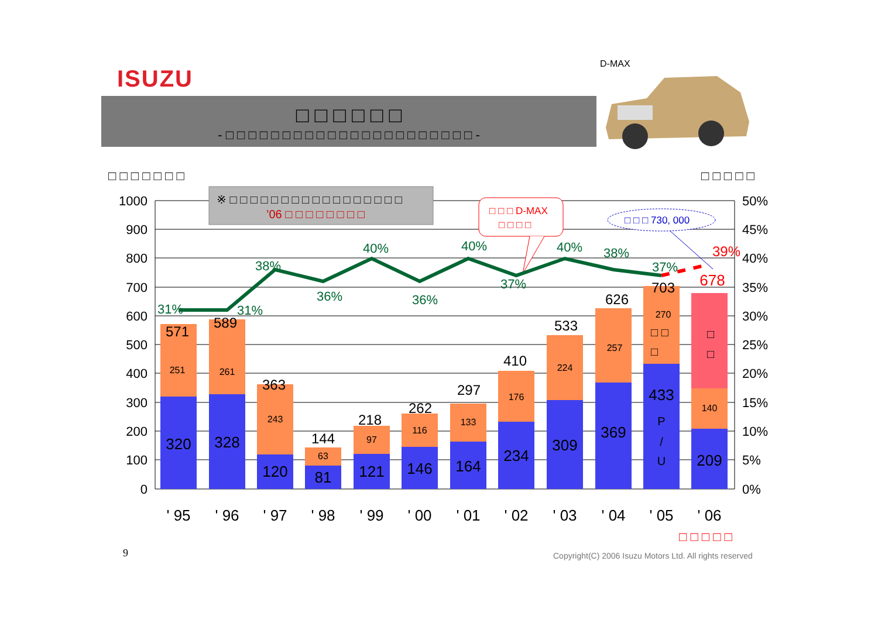ISUZU
□ □ □ □ □ □
- □ □ □ □ □ □ □ □ □ □ □ □ □ □ □ □ □ □ □ □ □ □ -
D-MAX
□ □ □ □ □ □ □
□ □ □ □ □
1000
900
800
700
600
500
400
300
200
100
0
50%
45%
40%
35%
30%
25%
20%
15%
10%
5%
0%
※ □ □ □ □ □ □ □ □ □ □ □ □ □ □ □ □ □
’06 □ □ □ □ □ □ □ □
□ □ □ D-MAX
□ □ □ □
□ □ □ 730, 000
31%
31%
38%
36%
40%
36%
40%
37%
40%
38%
37%
39%
571
589
363
144
218
262
297
410
533
626
703
678
251
261
243
63
97
116
133
176
224
257
270
140
320
328
120
81
121
146
164
234
309
369
433
209
□ □
□
P
/
U
□
□
' 95
' 96
' 97
' 98
' 99
' 00
' 01
' 02
' 03
' 04
' 05
' 06
□ □ □ □ □
9
Copyright(C) 2006 Isuzu Motors Ltd. All rights reserved